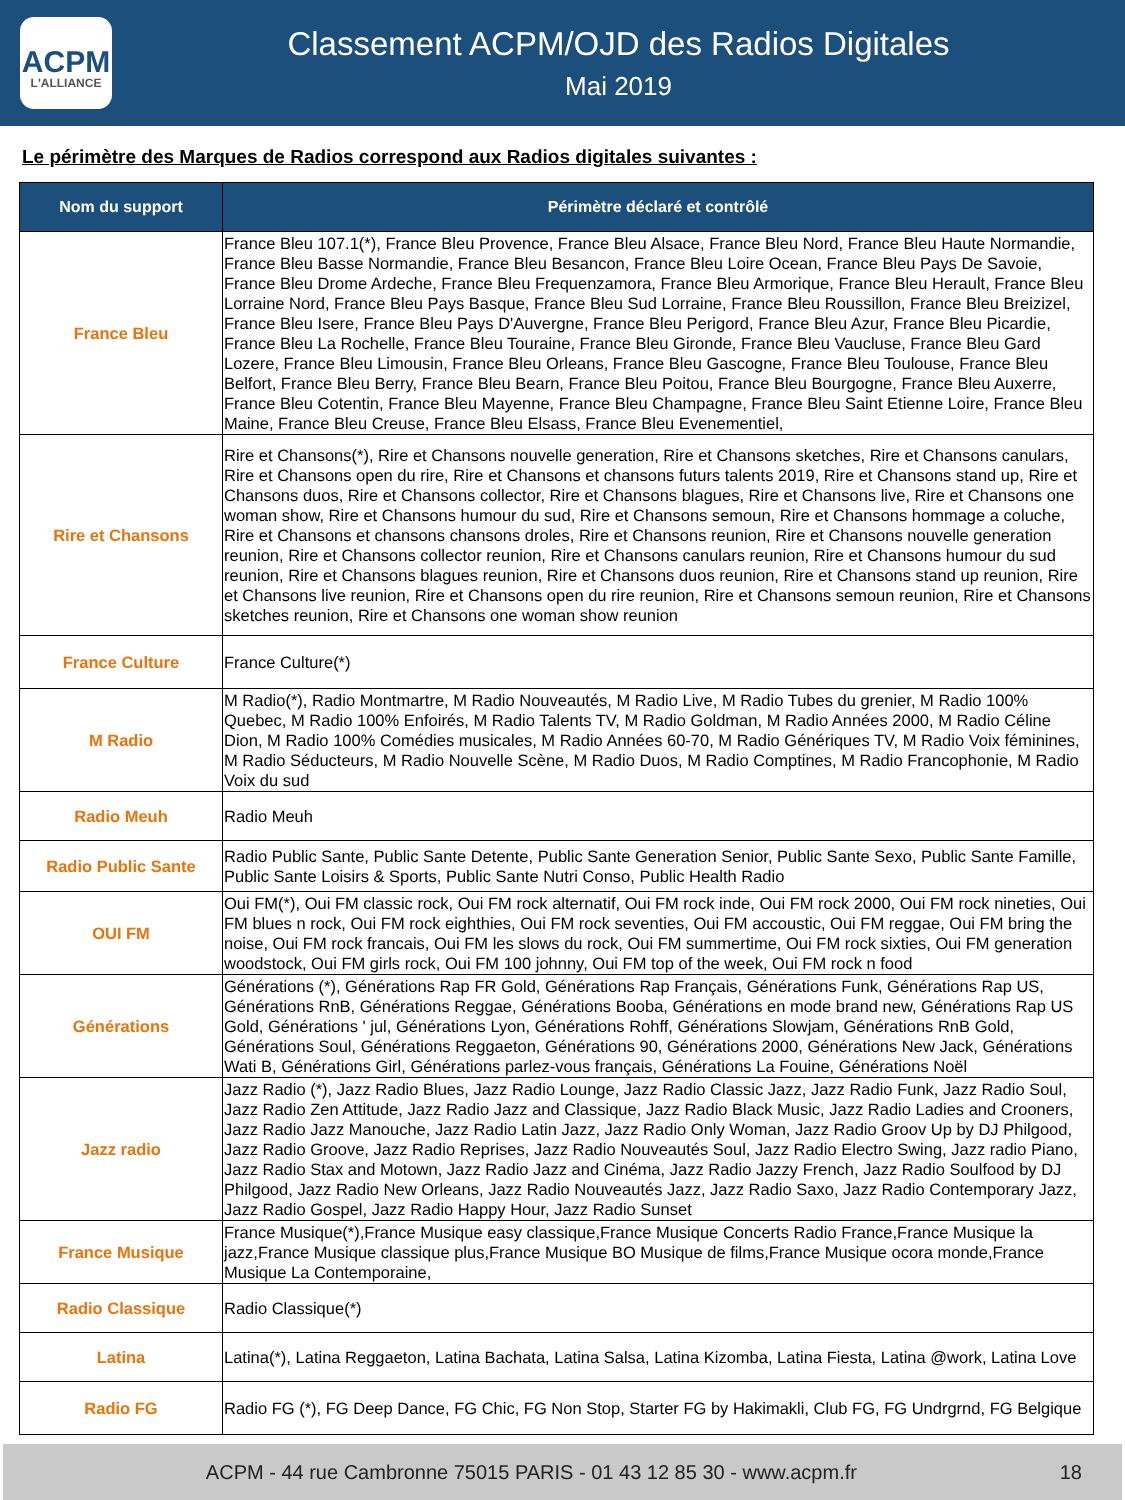ACPM
L'ALLIANCE
Classement ACPM/OJD des Radios Digitales
Mai 2019
Le périmètre des Marques de Radios correspond aux Radios digitales suivantes :
| Nom du support | Périmètre déclaré et contrôlé |
| --- | --- |
| France Bleu | France Bleu 107.1(*), France Bleu Provence, France Bleu Alsace, France Bleu Nord, France Bleu Haute Normandie, France Bleu Basse Normandie, France Bleu Besancon, France Bleu Loire Ocean, France Bleu Pays De Savoie, France Bleu Drome Ardeche, France Bleu Frequenzamora, France Bleu Armorique, France Bleu Herault, France Bleu Lorraine Nord, France Bleu Pays Basque, France Bleu Sud Lorraine, France Bleu Roussillon, France Bleu Breizizel, France Bleu Isere, France Bleu Pays D'Auvergne, France Bleu Perigord, France Bleu Azur, France Bleu Picardie, France Bleu La Rochelle, France Bleu Touraine, France Bleu Gironde, France Bleu Vaucluse, France Bleu Gard Lozere, France Bleu Limousin, France Bleu Orleans, France Bleu Gascogne, France Bleu Toulouse, France Bleu Belfort, France Bleu Berry, France Bleu Bearn, France Bleu Poitou, France Bleu Bourgogne, France Bleu Auxerre, France Bleu Cotentin, France Bleu Mayenne, France Bleu Champagne, France Bleu Saint Etienne Loire, France Bleu Maine, France Bleu Creuse, France Bleu Elsass, France Bleu Evenementiel, |
| Rire et Chansons | Rire et Chansons(*), Rire et Chansons nouvelle generation, Rire et Chansons sketches, Rire et Chansons canulars, Rire et Chansons open du rire, Rire et Chansons et chansons futurs talents 2019, Rire et Chansons stand up, Rire et Chansons duos, Rire et Chansons collector, Rire et Chansons blagues, Rire et Chansons live, Rire et Chansons one woman show, Rire et Chansons humour du sud, Rire et Chansons semoun, Rire et Chansons hommage a coluche, Rire et Chansons et chansons chansons droles, Rire et Chansons reunion, Rire et Chansons nouvelle generation reunion, Rire et Chansons collector reunion, Rire et Chansons canulars reunion, Rire et Chansons humour du sud reunion, Rire et Chansons blagues reunion, Rire et Chansons duos reunion, Rire et Chansons stand up reunion, Rire et Chansons live reunion, Rire et Chansons open du rire reunion, Rire et Chansons semoun reunion, Rire et Chansons sketches reunion, Rire et Chansons one woman show reunion |
| France Culture | France Culture(*) |
| M Radio | M Radio(*), Radio Montmartre, M Radio Nouveautés, M Radio Live, M Radio Tubes du grenier, M Radio 100% Quebec, M Radio 100% Enfoirés, M Radio Talents TV, M Radio Goldman, M Radio Années 2000, M Radio Céline Dion, M Radio 100% Comédies musicales, M Radio Années 60-70, M Radio Génériques TV, M Radio Voix féminines, M Radio Séducteurs, M Radio Nouvelle Scène, M Radio Duos, M Radio Comptines, M Radio Francophonie, M Radio Voix du sud |
| Radio Meuh | Radio Meuh |
| Radio Public Sante | Radio Public Sante, Public Sante Detente, Public Sante Generation Senior, Public Sante Sexo, Public Sante Famille, Public Sante Loisirs & Sports, Public Sante Nutri Conso, Public Health Radio |
| OUI FM | Oui FM(*), Oui FM classic rock, Oui FM rock alternatif, Oui FM rock inde, Oui FM rock 2000, Oui FM rock nineties, Oui FM blues n rock, Oui FM rock eighthies, Oui FM rock seventies, Oui FM accoustic, Oui FM reggae, Oui FM bring the noise, Oui FM rock francais, Oui FM les slows du rock, Oui FM summertime, Oui FM rock sixties, Oui FM generation woodstock, Oui FM girls rock, Oui FM 100 johnny, Oui FM top of the week, Oui FM rock n food |
| Générations | Générations (*), Générations Rap FR Gold, Générations Rap Français, Générations Funk, Générations Rap US, Générations RnB, Générations Reggae, Générations Booba, Générations en mode brand new, Générations Rap US Gold, Générations ' jul, Générations Lyon, Générations Rohff, Générations Slowjam, Générations RnB Gold, Générations Soul, Générations Reggaeton, Générations 90, Générations 2000, Générations New Jack, Générations Wati B, Générations Girl, Générations parlez-vous français, Générations La Fouine, Générations Noël |
| Jazz radio | Jazz Radio (*), Jazz Radio Blues, Jazz Radio Lounge, Jazz Radio Classic Jazz, Jazz Radio Funk, Jazz Radio Soul, Jazz Radio Zen Attitude, Jazz Radio Jazz and Classique, Jazz Radio Black Music, Jazz Radio Ladies and Crooners, Jazz Radio Jazz Manouche, Jazz Radio Latin Jazz, Jazz Radio Only Woman, Jazz Radio Groov Up by DJ Philgood, Jazz Radio Groove, Jazz Radio Reprises, Jazz Radio Nouveautés Soul, Jazz Radio Electro Swing, Jazz radio Piano, Jazz Radio Stax and Motown, Jazz Radio Jazz and Cinéma, Jazz Radio Jazzy French, Jazz Radio Soulfood by DJ Philgood, Jazz Radio New Orleans, Jazz Radio Nouveautés Jazz, Jazz Radio Saxo, Jazz Radio Contemporary Jazz, Jazz Radio Gospel, Jazz Radio Happy Hour, Jazz Radio Sunset |
| France Musique | France Musique(*),France Musique easy classique,France Musique Concerts Radio France,France Musique la jazz,France Musique classique plus,France Musique BO Musique de films,France Musique ocora monde,France Musique La Contemporaine, |
| Radio Classique | Radio Classique(*) |
| Latina | Latina(*), Latina Reggaeton, Latina Bachata, Latina Salsa, Latina Kizomba, Latina Fiesta, Latina @work, Latina Love |
| Radio FG | Radio FG (*), FG Deep Dance, FG Chic, FG Non Stop, Starter FG by Hakimakli, Club FG, FG Undrgrnd, FG Belgique |
ACPM - 44 rue Cambronne 75015 PARIS - 01 43 12 85 30 - www.acpm.fr 18